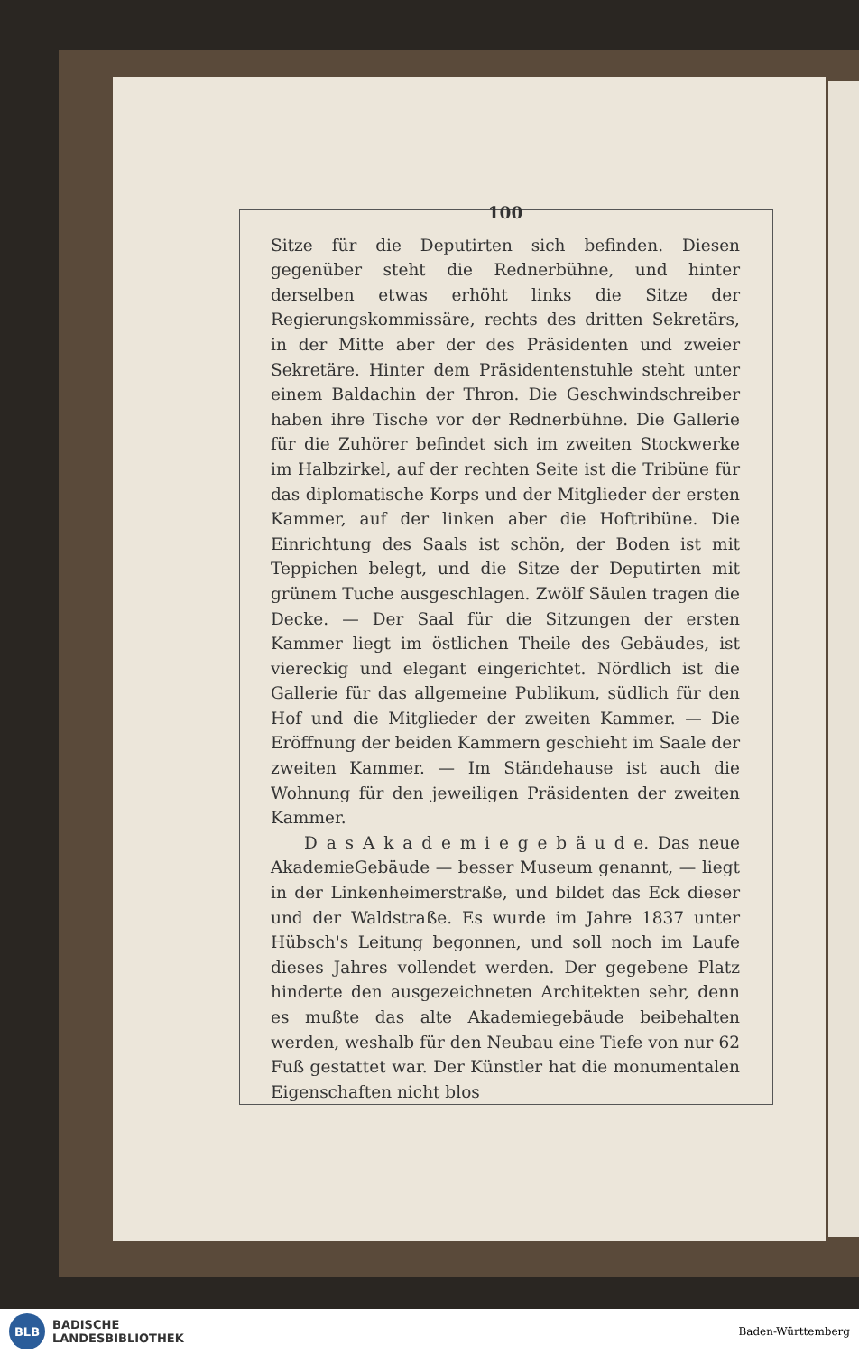100
Sitze für die Deputirten sich befinden. Diesen gegenüber steht die Rednerbühne, und hinter derselben etwas erhöht links die Sitze der Regierungskommissäre, rechts des dritten Sekretärs, in der Mitte aber der des Präsidenten und zweier Sekretäre. Hinter dem Präsidentenstuhle steht unter einem Baldachin der Thron. Die Geschwind­schreiber haben ihre Tische vor der Rednerbühne. Die Gallerie für die Zuhörer befindet sich im zweiten Stock­werke im Halbzirkel, auf der rechten Seite ist die Tribüne für das diplomatische Korps und der Mitglieder der ersten Kammer, auf der linken aber die Hoftribüne. Die Einrichtung des Saals ist schön, der Boden ist mit Teppichen belegt, und die Sitze der Deputirten mit grünem Tuche ausgeschlagen. Zwölf Säulen tragen die Decke. — Der Saal für die Sitzungen der ersten Kammer liegt im östlichen Theile des Gebäudes, ist vier­eckig und elegant eingerichtet. Nördlich ist die Gallerie für das allgemeine Publikum, südlich für den Hof und die Mitglieder der zweiten Kammer. — Die Eröffnung der beiden Kammern geschieht im Saale der zweiten Kammer. — Im Ständehause ist auch die Wohnung für den jeweiligen Präsidenten der zweiten Kammer.
D a s A k a d e m i e g e b ä u d e. Das neue Akademie­Gebäude — besser Museum genannt, — liegt in der Linkenheimerstraße, und bildet das Eck dieser und der Waldstraße. Es wurde im Jahre 1837 unter Hübsch's Leitung begonnen, und soll noch im Laufe dieses Jahres vollendet werden. Der gegebene Platz hinderte den aus­gezeichneten Architekten sehr, denn es mußte das alte Akademiegebäude beibehalten werden, weshalb für den Neubau eine Tiefe von nur 62 Fuß gestattet war. Der Künstler hat die monumentalen Eigenschaften nicht blos
BLB
BADISCHE
LANDESBIBLIOTHEK
Baden-Württemberg